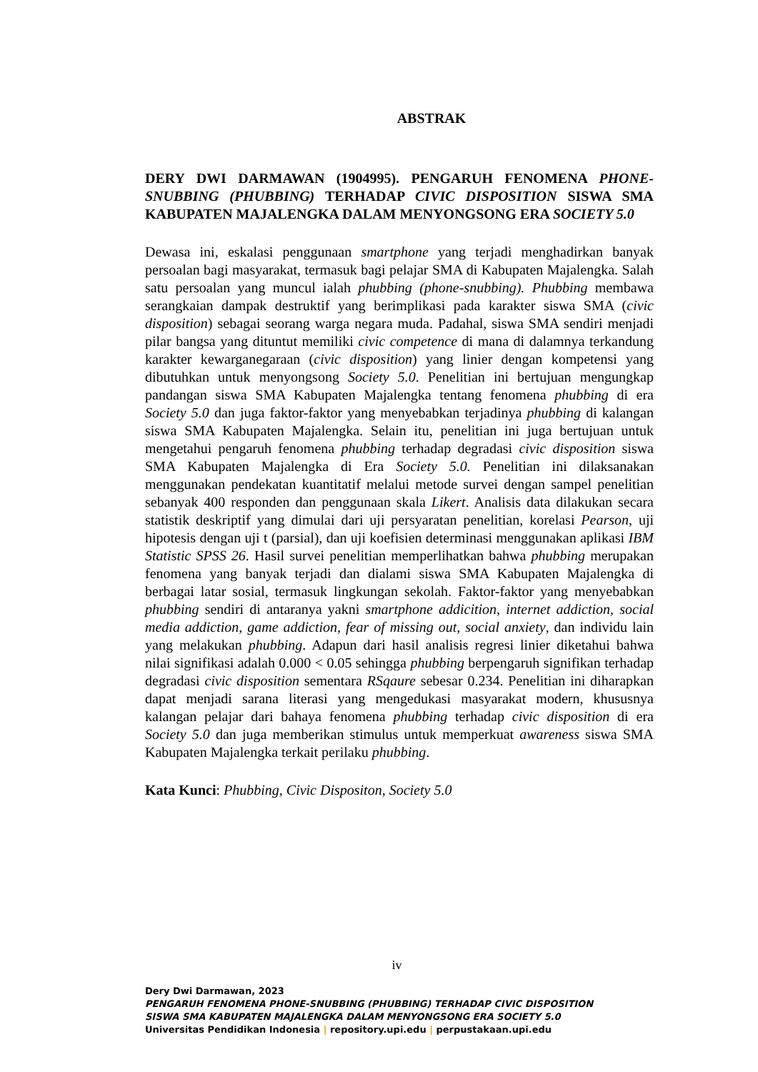ABSTRAK
DERY DWI DARMAWAN (1904995). PENGARUH FENOMENA PHONE-SNUBBING (PHUBBING) TERHADAP CIVIC DISPOSITION SISWA SMA KABUPATEN MAJALENGKA DALAM MENYONGSONG ERA SOCIETY 5.0
Dewasa ini, eskalasi penggunaan smartphone yang terjadi menghadirkan banyak persoalan bagi masyarakat, termasuk bagi pelajar SMA di Kabupaten Majalengka. Salah satu persoalan yang muncul ialah phubbing (phone-snubbing). Phubbing membawa serangkaian dampak destruktif yang berimplikasi pada karakter siswa SMA (civic disposition) sebagai seorang warga negara muda. Padahal, siswa SMA sendiri menjadi pilar bangsa yang dituntut memiliki civic competence di mana di dalamnya terkandung karakter kewarganegaraan (civic disposition) yang linier dengan kompetensi yang dibutuhkan untuk menyongsong Society 5.0. Penelitian ini bertujuan mengungkap pandangan siswa SMA Kabupaten Majalengka tentang fenomena phubbing di era Society 5.0 dan juga faktor-faktor yang menyebabkan terjadinya phubbing di kalangan siswa SMA Kabupaten Majalengka. Selain itu, penelitian ini juga bertujuan untuk mengetahui pengaruh fenomena phubbing terhadap degradasi civic disposition siswa SMA Kabupaten Majalengka di Era Society 5.0. Penelitian ini dilaksanakan menggunakan pendekatan kuantitatif melalui metode survei dengan sampel penelitian sebanyak 400 responden dan penggunaan skala Likert. Analisis data dilakukan secara statistik deskriptif yang dimulai dari uji persyaratan penelitian, korelasi Pearson, uji hipotesis dengan uji t (parsial), dan uji koefisien determinasi menggunakan aplikasi IBM Statistic SPSS 26. Hasil survei penelitian memperlihatkan bahwa phubbing merupakan fenomena yang banyak terjadi dan dialami siswa SMA Kabupaten Majalengka di berbagai latar sosial, termasuk lingkungan sekolah. Faktor-faktor yang menyebabkan phubbing sendiri di antaranya yakni smartphone addicition, internet addiction, social media addiction, game addiction, fear of missing out, social anxiety, dan individu lain yang melakukan phubbing. Adapun dari hasil analisis regresi linier diketahui bahwa nilai signifikasi adalah 0.000 < 0.05 sehingga phubbing berpengaruh signifikan terhadap degradasi civic disposition sementara RSqaure sebesar 0.234. Penelitian ini diharapkan dapat menjadi sarana literasi yang mengedukasi masyarakat modern, khususnya kalangan pelajar dari bahaya fenomena phubbing terhadap civic disposition di era Society 5.0 dan juga memberikan stimulus untuk memperkuat awareness siswa SMA Kabupaten Majalengka terkait perilaku phubbing.
Kata Kunci: Phubbing, Civic Dispositon, Society 5.0
iv
Dery Dwi Darmawan, 2023
PENGARUH FENOMENA PHONE-SNUBBING (PHUBBING) TERHADAP CIVIC DISPOSITION
SISWA SMA KABUPATEN MAJALENGKA DALAM MENYONGSONG ERA SOCIETY 5.0
Universitas Pendidikan Indonesia | repository.upi.edu | perpustakaan.upi.edu